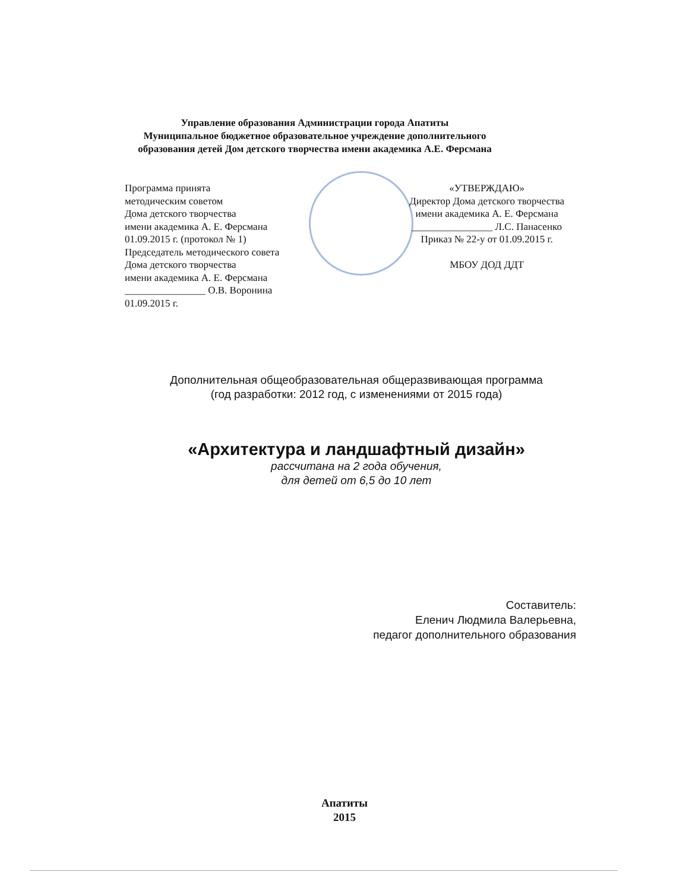Управление образования Администрации города Апатиты
Муниципальное бюджетное образовательное учреждение дополнительного
образования детей Дом детского творчества имени академика А.Е. Ферсмана
Программа принята
методическим советом
Дома детского творчества
имени академика А. Е. Ферсмана
01.09.2015 г. (протокол № 1)
Председатель методического совета
Дома детского творчества
имени академика А. Е. Ферсмана
________________ О.В. Воронина
01.09.2015 г.
«УТВЕРЖДАЮ»
Директор Дома детского творчества
имени академика А. Е. Ферсмана
________________ Л.С. Панасенко
Приказ № 22-у от 01.09.2015 г.
МБОУ ДОД ДДТ
Дополнительная общеобразовательная общеразвивающая программа
(год разработки: 2012 год, с изменениями от 2015 года)
«Архитектура и ландшафтный дизайн»
рассчитана на 2 года обучения,
для детей от 6,5 до 10 лет
Составитель:
Еленич Людмила Валерьевна,
педагог дополнительного образования
Апатиты
2015